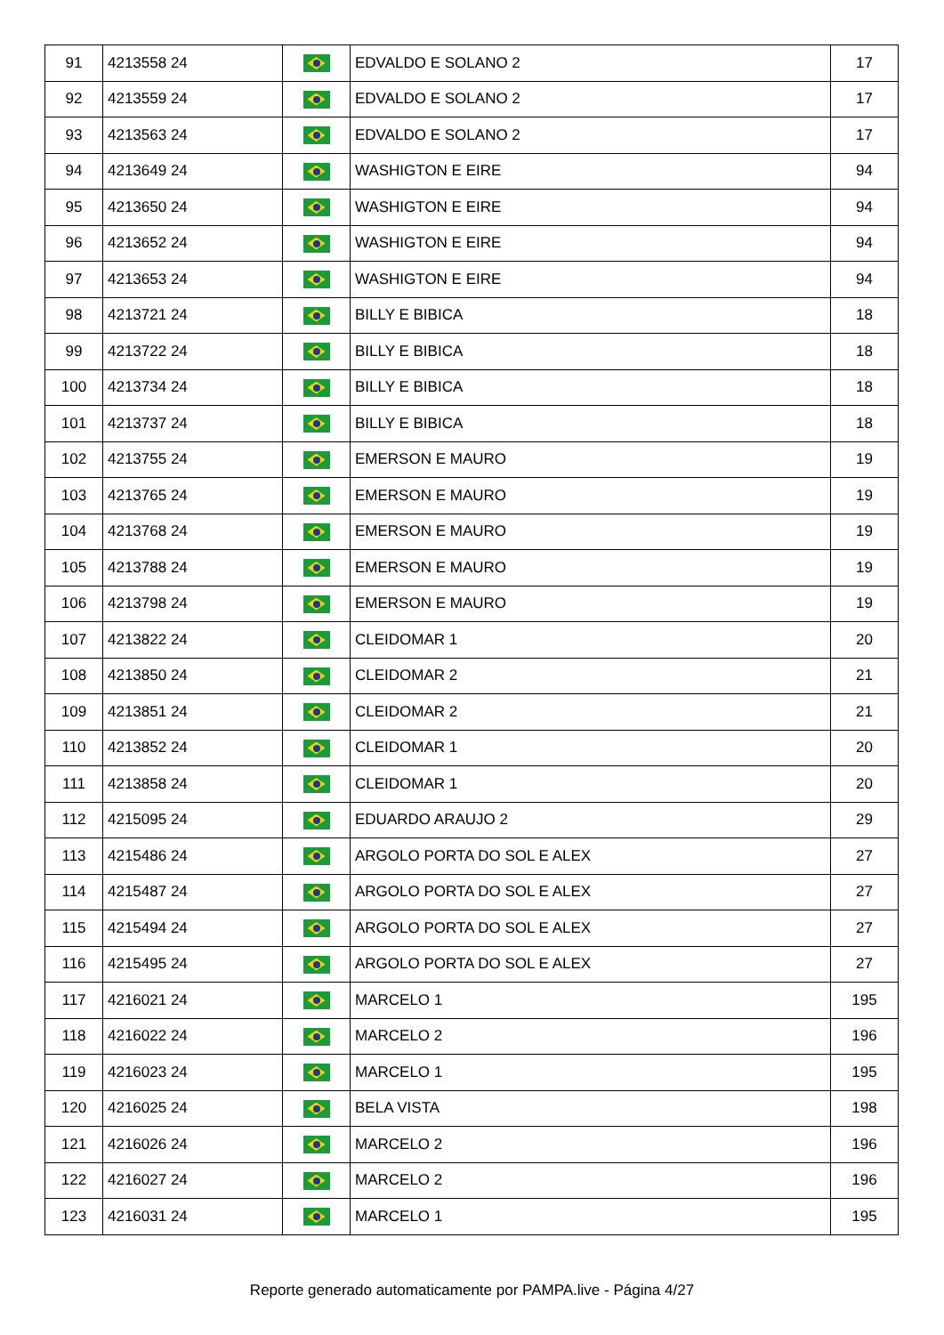| 91 | 4213558 24 | | EDVALDO E SOLANO 2 | 17 |
| 92 | 4213559 24 | | EDVALDO E SOLANO 2 | 17 |
| 93 | 4213563 24 | | EDVALDO E SOLANO 2 | 17 |
| 94 | 4213649 24 | | WASHIGTON E EIRE | 94 |
| 95 | 4213650 24 | | WASHIGTON E EIRE | 94 |
| 96 | 4213652 24 | | WASHIGTON E EIRE | 94 |
| 97 | 4213653 24 | | WASHIGTON E EIRE | 94 |
| 98 | 4213721 24 | | BILLY E BIBICA | 18 |
| 99 | 4213722 24 | | BILLY E BIBICA | 18 |
| 100 | 4213734 24 | | BILLY E BIBICA | 18 |
| 101 | 4213737 24 | | BILLY E BIBICA | 18 |
| 102 | 4213755 24 | | EMERSON E MAURO | 19 |
| 103 | 4213765 24 | | EMERSON E MAURO | 19 |
| 104 | 4213768 24 | | EMERSON E MAURO | 19 |
| 105 | 4213788 24 | | EMERSON E MAURO | 19 |
| 106 | 4213798 24 | | EMERSON E MAURO | 19 |
| 107 | 4213822 24 | | CLEIDOMAR 1 | 20 |
| 108 | 4213850 24 | | CLEIDOMAR 2 | 21 |
| 109 | 4213851 24 | | CLEIDOMAR 2 | 21 |
| 110 | 4213852 24 | | CLEIDOMAR 1 | 20 |
| 111 | 4213858 24 | | CLEIDOMAR 1 | 20 |
| 112 | 4215095 24 | | EDUARDO ARAUJO 2 | 29 |
| 113 | 4215486 24 | | ARGOLO PORTA DO SOL E ALEX | 27 |
| 114 | 4215487 24 | | ARGOLO PORTA DO SOL E ALEX | 27 |
| 115 | 4215494 24 | | ARGOLO PORTA DO SOL E ALEX | 27 |
| 116 | 4215495 24 | | ARGOLO PORTA DO SOL E ALEX | 27 |
| 117 | 4216021 24 | | MARCELO 1 | 195 |
| 118 | 4216022 24 | | MARCELO 2 | 196 |
| 119 | 4216023 24 | | MARCELO 1 | 195 |
| 120 | 4216025 24 | | BELA VISTA | 198 |
| 121 | 4216026 24 | | MARCELO 2 | 196 |
| 122 | 4216027 24 | | MARCELO 2 | 196 |
| 123 | 4216031 24 | | MARCELO 1 | 195 |
Reporte generado automaticamente por PAMPA.live - Página 4/27